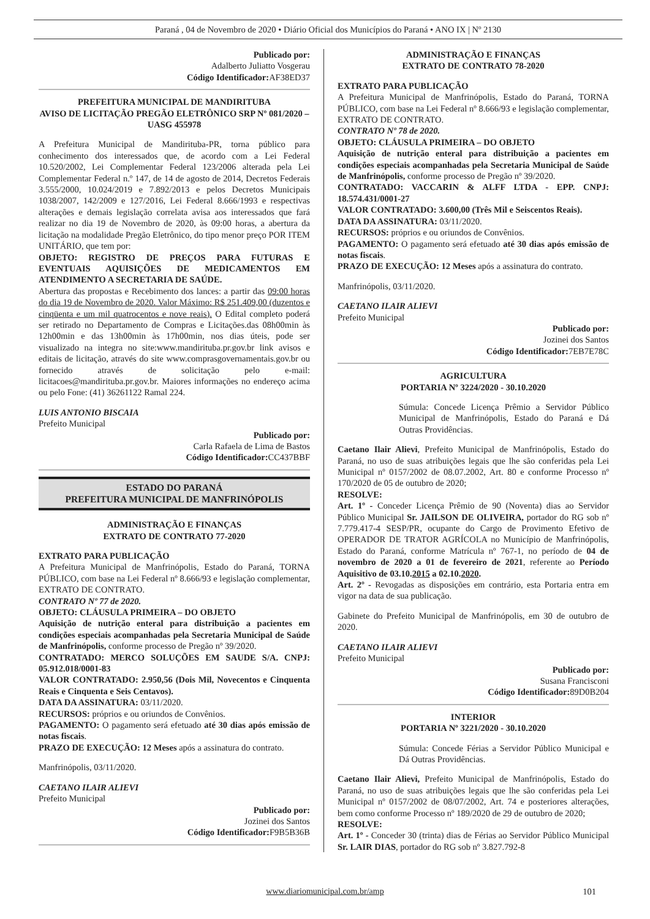Paraná , 04 de Novembro de 2020 • Diário Oficial dos Municípios do Paraná • ANO IX | Nº 2130
Publicado por:
Adalberto Juliatto Vosgerau
Código Identificador: AF38ED37
PREFEITURA MUNICIPAL DE MANDIRITUBA
AVISO DE LICITAÇÃO PREGÃO ELETRÔNICO SRP Nº 081/2020 – UASG 455978
A Prefeitura Municipal de Mandirituba-PR, torna público para conhecimento dos interessados que, de acordo com a Lei Federal 10.520/2002, Lei Complementar Federal 123/2006 alterada pela Lei Complementar Federal n.º 147, de 14 de agosto de 2014, Decretos Federais 3.555/2000, 10.024/2019 e 7.892/2013 e pelos Decretos Municipais 1038/2007, 142/2009 e 127/2016, Lei Federal 8.666/1993 e respectivas alterações e demais legislação correlata avisa aos interessados que fará realizar no dia 19 de Novembro de 2020, às 09:00 horas, a abertura da licitação na modalidade Pregão Eletrônico, do tipo menor preço POR ITEM UNITÁRIO, que tem por:
OBJETO: REGISTRO DE PREÇOS PARA FUTURAS E EVENTUAIS AQUISIÇÕES DE MEDICAMENTOS EM ATENDIMENTO A SECRETARIA DE SAÚDE.
Abertura das propostas e Recebimento dos lances: a partir das 09:00 horas do dia 19 de Novembro de 2020. Valor Máximo: R$ 251.409,00 (duzentos e cinqüenta e um mil quatrocentos e nove reais). O Edital completo poderá ser retirado no Departamento de Compras e Licitações.das 08h00min às 12h00min e das 13h00min às 17h00min, nos dias úteis, pode ser visualizado na integra no site:www.mandirituba.pr.gov.br link avisos e editais de licitação, através do site www.comprasgovernamentais.gov.br ou fornecido através de solicitação pelo e-mail: licitacoes@mandirituba.pr.gov.br. Maiores informações no endereço acima ou pelo Fone: (41) 36261122 Ramal 224.
LUIS ANTONIO BISCAIA
Prefeito Municipal
Publicado por:
Carla Rafaela de Lima de Bastos
Código Identificador: CC437BBF
ESTADO DO PARANÁ
PREFEITURA MUNICIPAL DE MANFRINÓPOLIS
ADMINISTRAÇÃO E FINANÇAS
EXTRATO DE CONTRATO 77-2020
EXTRATO PARA PUBLICAÇÃO
A Prefeitura Municipal de Manfrinópolis, Estado do Paraná, TORNA PÚBLICO, com base na Lei Federal nº 8.666/93 e legislação complementar, EXTRATO DE CONTRATO.
CONTRATO Nº 77 de 2020.
OBJETO: CLÁUSULA PRIMEIRA – DO OBJETO
Aquisição de nutrição enteral para distribuição a pacientes em condições especiais acompanhadas pela Secretaria Municipal de Saúde de Manfrinópolis, conforme processo de Pregão nº 39/2020.
CONTRATADO: MERCO SOLUÇÕES EM SAUDE S/A. CNPJ: 05.912.018/0001-83
VALOR CONTRATADO: 2.950,56 (Dois Mil, Novecentos e Cinquenta Reais e Cinquenta e Seis Centavos).
DATA DA ASSINATURA: 03/11/2020.
RECURSOS: próprios e ou oriundos de Convênios.
PAGAMENTO: O pagamento será efetuado até 30 dias após emissão de notas fiscais.
PRAZO DE EXECUÇÃO: 12 Meses após a assinatura do contrato.
Manfrinópolis, 03/11/2020.
CAETANO ILAIR ALIEVI
Prefeito Municipal
Publicado por:
Jozinei dos Santos
Código Identificador: F9B5B36B
ADMINISTRAÇÃO E FINANÇAS
EXTRATO DE CONTRATO 78-2020
EXTRATO PARA PUBLICAÇÃO
A Prefeitura Municipal de Manfrinópolis, Estado do Paraná, TORNA PÚBLICO, com base na Lei Federal nº 8.666/93 e legislação complementar, EXTRATO DE CONTRATO.
CONTRATO Nº 78 de 2020.
OBJETO: CLÁUSULA PRIMEIRA – DO OBJETO
Aquisição de nutrição enteral para distribuição a pacientes em condições especiais acompanhadas pela Secretaria Municipal de Saúde de Manfrinópolis, conforme processo de Pregão nº 39/2020.
CONTRATADO: VACCARIN & ALFF LTDA - EPP. CNPJ: 18.574.431/0001-27
VALOR CONTRATADO: 3.600,00 (Três Mil e Seiscentos Reais).
DATA DA ASSINATURA: 03/11/2020.
RECURSOS: próprios e ou oriundos de Convênios.
PAGAMENTO: O pagamento será efetuado até 30 dias após emissão de notas fiscais.
PRAZO DE EXECUÇÃO: 12 Meses após a assinatura do contrato.
Manfrinópolis, 03/11/2020.
CAETANO ILAIR ALIEVI
Prefeito Municipal
Publicado por:
Jozinei dos Santos
Código Identificador: 7EB7E78C
AGRICULTURA
PORTARIA Nº 3224/2020 - 30.10.2020
Súmula: Concede Licença Prêmio a Servidor Público Municipal de Manfrinópolis, Estado do Paraná e Dá Outras Providências.
Caetano Ilair Alievi, Prefeito Municipal de Manfrinópolis, Estado do Paraná, no uso de suas atribuições legais que lhe são conferidas pela Lei Municipal nº 0157/2002 de 08.07.2002, Art. 80 e conforme Processo nº 170/2020 de 05 de outubro de 2020;
RESOLVE:
Art. 1º - Conceder Licença Prêmio de 90 (Noventa) dias ao Servidor Público Municipal Sr. JAILSON DE OLIVEIRA, portador do RG sob nº 7.779.417-4 SESP/PR, ocupante do Cargo de Provimento Efetivo de OPERADOR DE TRATOR AGRÍCOLA no Município de Manfrinópolis, Estado do Paraná, conforme Matrícula nº 767-1, no período de 04 de novembro de 2020 a 01 de fevereiro de 2021, referente ao Período Aquisitivo de 03.10.2015 a 02.10.2020.
Art. 2º - Revogadas as disposições em contrário, esta Portaria entra em vigor na data de sua publicação.
Gabinete do Prefeito Municipal de Manfrinópolis, em 30 de outubro de 2020.
CAETANO ILAIR ALIEVI
Prefeito Municipal
Publicado por:
Susana Francisconi
Código Identificador: 89D0B204
INTERIOR
PORTARIA Nº 3221/2020 - 30.10.2020
Súmula: Concede Férias a Servidor Público Municipal e Dá Outras Providências.
Caetano Ilair Alievi, Prefeito Municipal de Manfrinópolis, Estado do Paraná, no uso de suas atribuições legais que lhe são conferidas pela Lei Municipal nº 0157/2002 de 08/07/2002, Art. 74 e posteriores alterações, bem como conforme Processo nº 189/2020 de 29 de outubro de 2020;
RESOLVE:
Art. 1º - Conceder 30 (trinta) dias de Férias ao Servidor Público Municipal Sr. LAIR DIAS, portador do RG sob nº 3.827.792-8
www.diariomunicipal.com.br/amp 101